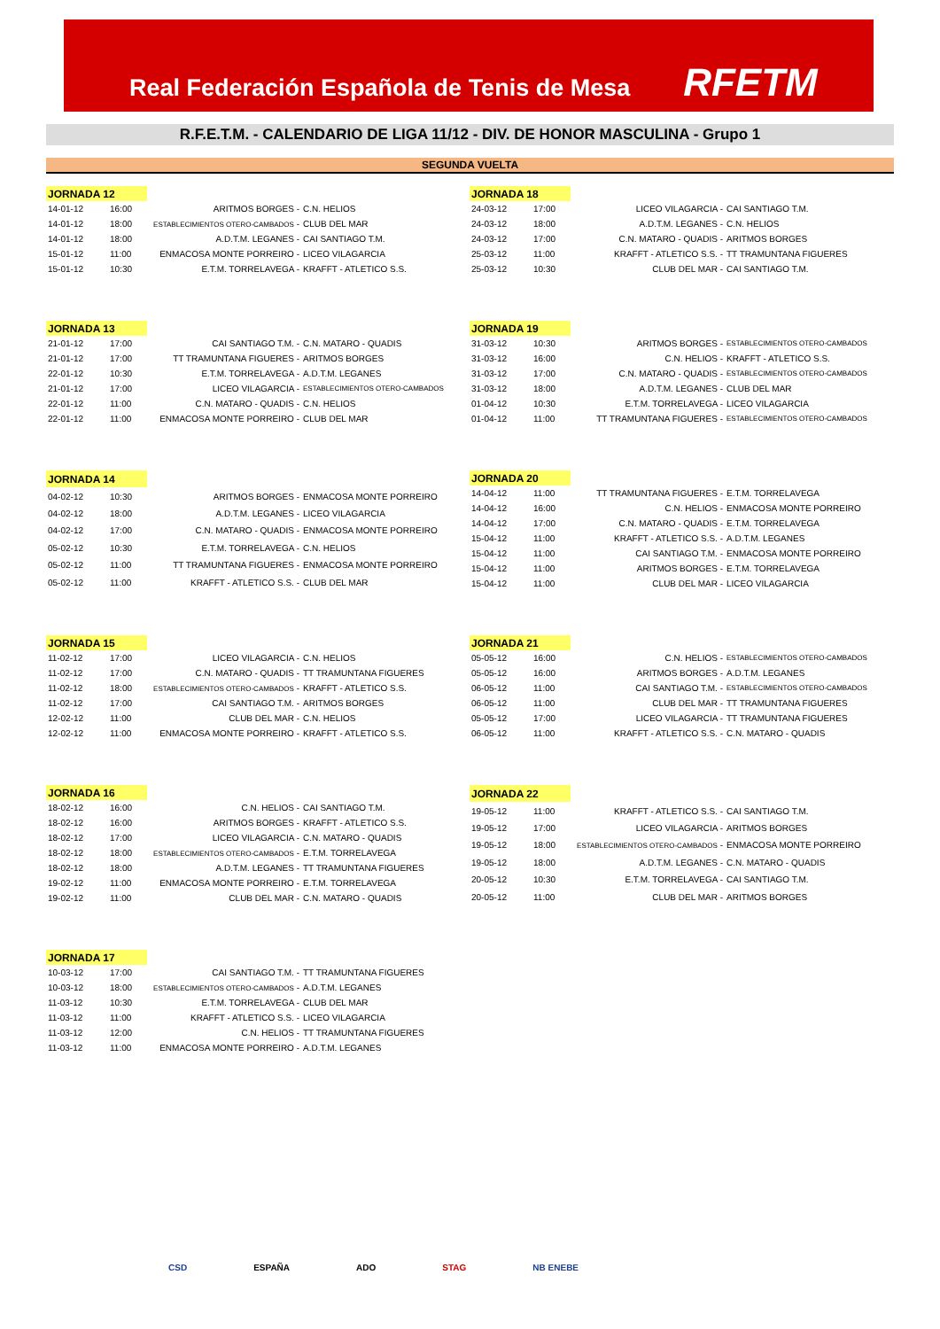Real Federación Española de Tenis de Mesa RFETM
R.F.E.T.M. - CALENDARIO DE LIGA 11/12 - DIV. DE HONOR MASCULINA - Grupo 1
SEGUNDA VUELTA
| JORNADA 12 | | | |
| 14-01-12 | 16:00 | ARITMOS BORGES - | C.N. HELIOS |
| 14-01-12 | 18:00 | ESTABLECIMIENTOS OTERO-CAMBADOS - | CLUB DEL MAR |
| 14-01-12 | 18:00 | A.D.T.M. LEGANES - | CAI SANTIAGO T.M. |
| 15-01-12 | 11:00 | ENMACOSA MONTE PORREIRO - | LICEO VILAGARCIA |
| 15-01-12 | 10:30 | E.T.M. TORRELAVEGA - | KRAFFT - ATLETICO S.S. |
| JORNADA 18 | | | |
| 24-03-12 | 17:00 | LICEO VILAGARCIA - | CAI SANTIAGO T.M. |
| 24-03-12 | 18:00 | A.D.T.M. LEGANES - | C.N. HELIOS |
| 24-03-12 | 17:00 | C.N. MATARO - QUADIS - | ARITMOS BORGES |
| 25-03-12 | 11:00 | KRAFFT - ATLETICO S.S. - | TT TRAMUNTANA FIGUERES |
| 25-03-12 | 10:30 | CLUB DEL MAR - | CAI SANTIAGO T.M. |
| JORNADA 13 | | | |
| 21-01-12 | 17:00 | CAI SANTIAGO T.M. - | C.N. MATARO - QUADIS |
| 21-01-12 | 17:00 | TT TRAMUNTANA FIGUERES - | ARITMOS BORGES |
| 22-01-12 | 10:30 | E.T.M. TORRELAVEGA - | A.D.T.M. LEGANES |
| 21-01-12 | 17:00 | LICEO VILAGARCIA - | ESTABLECIMIENTOS OTERO-CAMBADOS |
| 22-01-12 | 11:00 | C.N. MATARO - QUADIS - | C.N. HELIOS |
| 22-01-12 | 11:00 | ENMACOSA MONTE PORREIRO - | CLUB DEL MAR |
| JORNADA 19 | | | |
| 31-03-12 | 10:30 | ARITMOS BORGES - | ESTABLECIMIENTOS OTERO-CAMBADOS |
| 31-03-12 | 16:00 | C.N. HELIOS - | KRAFFT - ATLETICO S.S. |
| 31-03-12 | 17:00 | C.N. MATARO - QUADIS - | ESTABLECIMIENTOS OTERO-CAMBADOS |
| 31-03-12 | 18:00 | A.D.T.M. LEGANES - | CLUB DEL MAR |
| 01-04-12 | 10:30 | E.T.M. TORRELAVEGA - | LICEO VILAGARCIA |
| 01-04-12 | 11:00 | TT TRAMUNTANA FIGUERES - | ESTABLECIMIENTOS OTERO-CAMBADOS |
| JORNADA 14 | | | |
| 04-02-12 | 10:30 | ARITMOS BORGES - | ENMACOSA MONTE PORREIRO |
| 04-02-12 | 18:00 | A.D.T.M. LEGANES - | LICEO VILAGARCIA |
| 04-02-12 | 17:00 | C.N. MATARO - QUADIS - | ENMACOSA MONTE PORREIRO |
| 05-02-12 | 10:30 | E.T.M. TORRELAVEGA - | C.N. HELIOS |
| 05-02-12 | 11:00 | TT TRAMUNTANA FIGUERES - | ENMACOSA MONTE PORREIRO |
| 05-02-12 | 11:00 | KRAFFT - ATLETICO S.S. - | CLUB DEL MAR |
| JORNADA 20 | | | |
| 14-04-12 | 11:00 | TT TRAMUNTANA FIGUERES - | E.T.M. TORRELAVEGA |
| 14-04-12 | 16:00 | C.N. HELIOS - | ENMACOSA MONTE PORREIRO |
| 14-04-12 | 17:00 | C.N. MATARO - QUADIS - | E.T.M. TORRELAVEGA |
| 15-04-12 | 11:00 | KRAFFT - ATLETICO S.S. - | A.D.T.M. LEGANES |
| 15-04-12 | 11:00 | CAI SANTIAGO T.M. - | ENMACOSA MONTE PORREIRO |
| 15-04-12 | 11:00 | ARITMOS BORGES - | E.T.M. TORRELAVEGA |
| 15-04-12 | 11:00 | CLUB DEL MAR - | LICEO VILAGARCIA |
| JORNADA 15 | | | |
| 11-02-12 | 17:00 | LICEO VILAGARCIA - | C.N. HELIOS |
| 11-02-12 | 17:00 | C.N. MATARO - QUADIS - | TT TRAMUNTANA FIGUERES |
| 11-02-12 | 18:00 | ESTABLECIMIENTOS OTERO-CAMBADOS - | KRAFFT - ATLETICO S.S. |
| 11-02-12 | 17:00 | CAI SANTIAGO T.M. - | ARITMOS BORGES |
| 12-02-12 | 11:00 | CLUB DEL MAR - | C.N. HELIOS |
| 12-02-12 | 11:00 | ENMACOSA MONTE PORREIRO - | KRAFFT - ATLETICO S.S. |
| JORNADA 21 | | | |
| 05-05-12 | 16:00 | C.N. HELIOS - | ESTABLECIMIENTOS OTERO-CAMBADOS |
| 05-05-12 | 16:00 | ARITMOS BORGES - | A.D.T.M. LEGANES |
| 06-05-12 | 11:00 | CAI SANTIAGO T.M. - | ESTABLECIMIENTOS OTERO-CAMBADOS |
| 06-05-12 | 11:00 | CLUB DEL MAR - | TT TRAMUNTANA FIGUERES |
| 05-05-12 | 17:00 | LICEO VILAGARCIA - | TT TRAMUNTANA FIGUERES |
| 06-05-12 | 11:00 | KRAFFT - ATLETICO S.S. - | C.N. MATARO - QUADIS |
| JORNADA 16 | | | |
| 18-02-12 | 16:00 | C.N. HELIOS - | CAI SANTIAGO T.M. |
| 18-02-12 | 16:00 | ARITMOS BORGES - | KRAFFT - ATLETICO S.S. |
| 18-02-12 | 17:00 | LICEO VILAGARCIA - | C.N. MATARO - QUADIS |
| 18-02-12 | 18:00 | ESTABLECIMIENTOS OTERO-CAMBADOS - | E.T.M. TORRELAVEGA |
| 18-02-12 | 18:00 | A.D.T.M. LEGANES - | TT TRAMUNTANA FIGUERES |
| 19-02-12 | 11:00 | ENMACOSA MONTE PORREIRO - | E.T.M. TORRELAVEGA |
| 19-02-12 | 11:00 | CLUB DEL MAR - | C.N. MATARO - QUADIS |
| JORNADA 22 | | | |
| 19-05-12 | 11:00 | KRAFFT - ATLETICO S.S. - | CAI SANTIAGO T.M. |
| 19-05-12 | 17:00 | LICEO VILAGARCIA - | ARITMOS BORGES |
| 19-05-12 | 18:00 | ESTABLECIMIENTOS OTERO-CAMBADOS - | ENMACOSA MONTE PORREIRO |
| 19-05-12 | 18:00 | A.D.T.M. LEGANES - | C.N. MATARO - QUADIS |
| 20-05-12 | 10:30 | E.T.M. TORRELAVEGA - | CAI SANTIAGO T.M. |
| 20-05-12 | 11:00 | CLUB DEL MAR - | ARITMOS BORGES |
| JORNADA 17 | | | |
| 10-03-12 | 17:00 | CAI SANTIAGO T.M. - | TT TRAMUNTANA FIGUERES |
| 10-03-12 | 18:00 | ESTABLECIMIENTOS OTERO-CAMBADOS - | A.D.T.M. LEGANES |
| 11-03-12 | 10:30 | E.T.M. TORRELAVEGA - | CLUB DEL MAR |
| 11-03-12 | 11:00 | KRAFFT - ATLETICO S.S. - | LICEO VILAGARCIA |
| 11-03-12 | 12:00 | C.N. HELIOS - | TT TRAMUNTANA FIGUERES |
| 11-03-12 | 11:00 | ENMACOSA MONTE PORREIRO - | A.D.T.M. LEGANES |
CSD ESPAÑA ADO STAG NB ENEBE